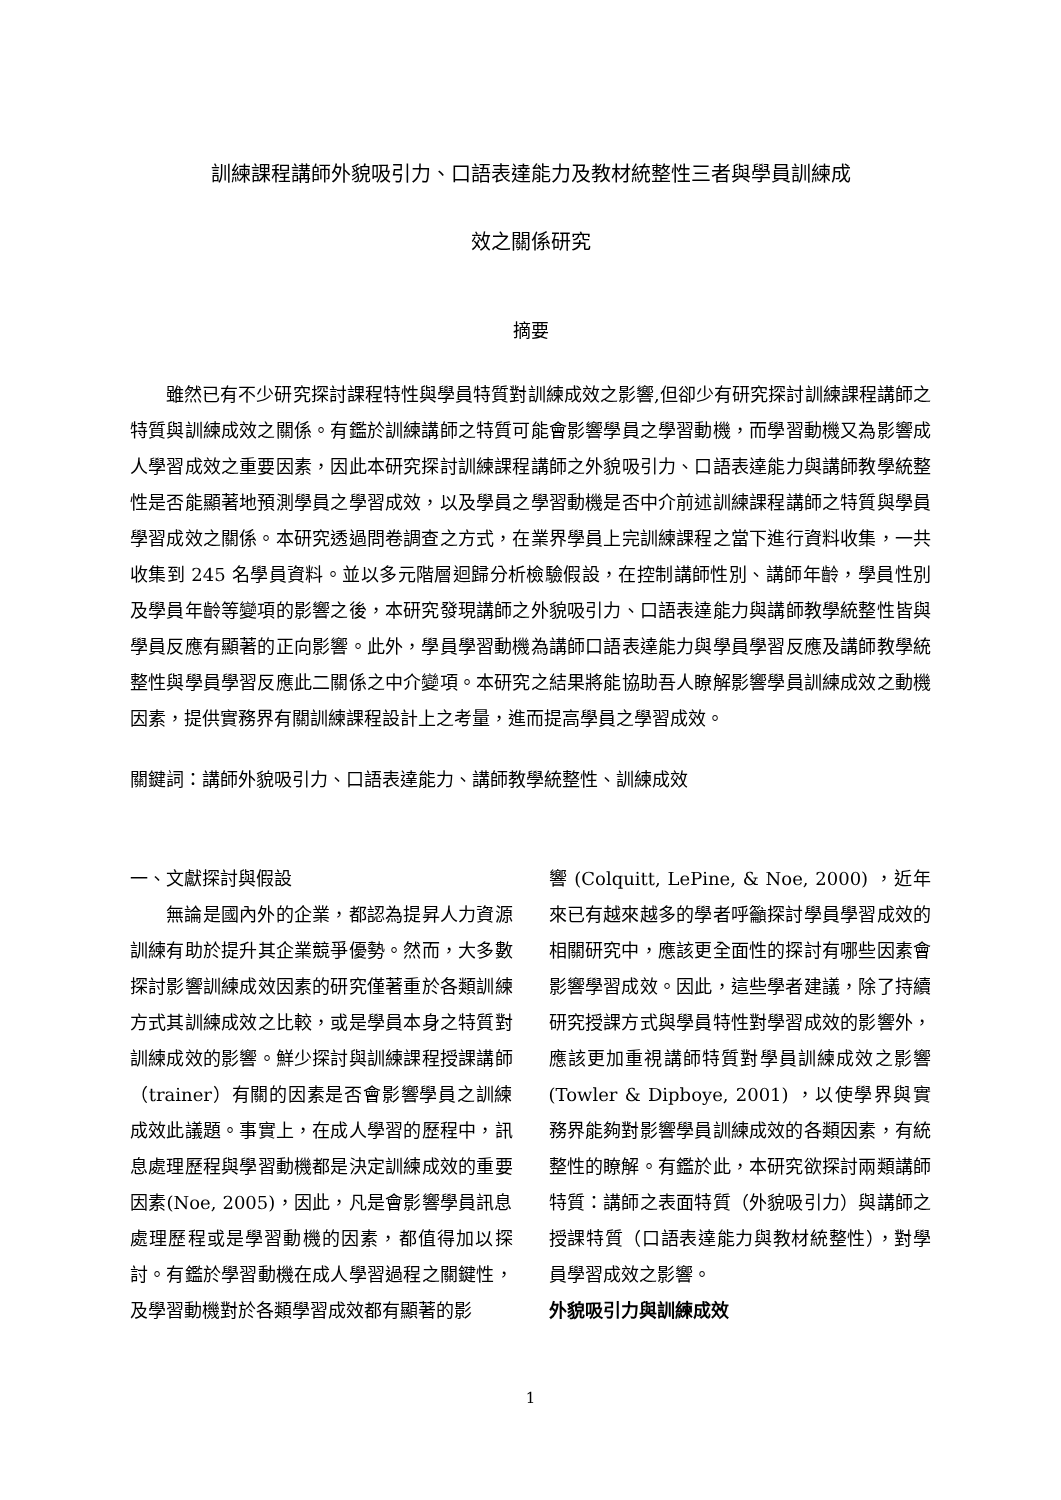訓練課程講師外貌吸引力、口語表達能力及教材統整性三者與學員訓練成
效之關係研究
摘要
雖然已有不少研究探討課程特性與學員特質對訓練成效之影響,但卻少有研究探討訓練課程講師之特質與訓練成效之關係。有鑑於訓練講師之特質可能會影響學員之學習動機，而學習動機又為影響成人學習成效之重要因素，因此本研究探討訓練課程講師之外貌吸引力、口語表達能力與講師教學統整性是否能顯著地預測學員之學習成效，以及學員之學習動機是否中介前述訓練課程講師之特質與學員學習成效之關係。本研究透過問卷調查之方式，在業界學員上完訓練課程之當下進行資料收集，一共收集到 245 名學員資料。並以多元階層迴歸分析檢驗假設，在控制講師性別、講師年齡，學員性別及學員年齡等變項的影響之後，本研究發現講師之外貌吸引力、口語表達能力與講師教學統整性皆與學員反應有顯著的正向影響。此外，學員學習動機為講師口語表達能力與學員學習反應及講師教學統整性與學員學習反應此二關係之中介變項。本研究之結果將能協助吾人瞭解影響學員訓練成效之動機因素，提供實務界有關訓練課程設計上之考量，進而提高學員之學習成效。
關鍵詞：講師外貌吸引力、口語表達能力、講師教學統整性、訓練成效
一、文獻探討與假設
無論是國內外的企業，都認為提昇人力資源訓練有助於提升其企業競爭優勢。然而，大多數探討影響訓練成效因素的研究僅著重於各類訓練方式其訓練成效之比較，或是學員本身之特質對訓練成效的影響。鮮少探討與訓練課程授課講師（trainer）有關的因素是否會影響學員之訓練成效此議題。事實上，在成人學習的歷程中，訊息處理歷程與學習動機都是決定訓練成效的重要因素(Noe, 2005)，因此，凡是會影響學員訊息處理歷程或是學習動機的因素，都值得加以探討。有鑑於學習動機在成人學習過程之關鍵性，及學習動機對於各類學習成效都有顯著的影
響 (Colquitt, LePine, & Noe, 2000) ，近年來已有越來越多的學者呼籲探討學員學習成效的相關研究中，應該更全面性的探討有哪些因素會影響學習成效。因此，這些學者建議，除了持續研究授課方式與學員特性對學習成效的影響外，應該更加重視講師特質對學員訓練成效之影響 (Towler & Dipboye, 2001) ，以使學界與實務界能夠對影響學員訓練成效的各類因素，有統整性的瞭解。有鑑於此，本研究欲探討兩類講師特質：講師之表面特質（外貌吸引力）與講師之授課特質（口語表達能力與教材統整性），對學員學習成效之影響。
外貌吸引力與訓練成效
1